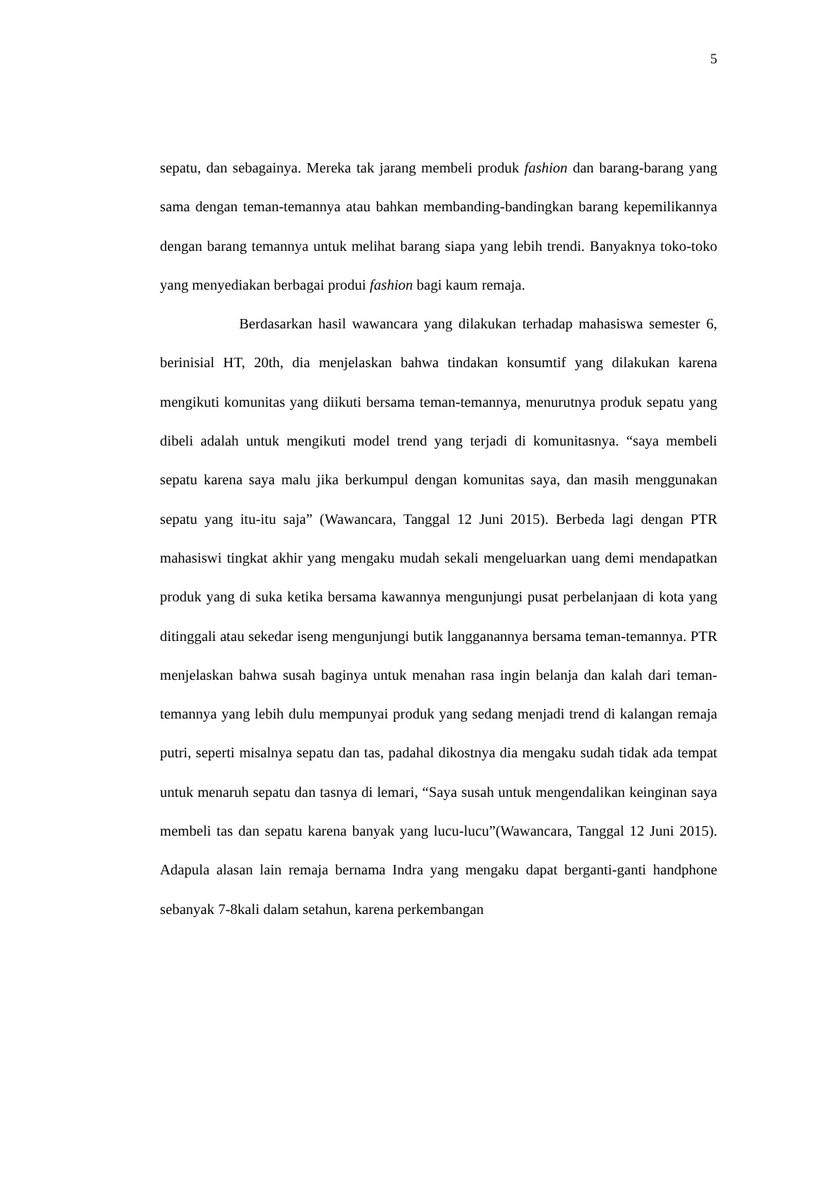5
sepatu, dan sebagainya. Mereka tak jarang membeli produk fashion dan barang-barang yang sama dengan teman-temannya atau bahkan membanding-bandingkan barang kepemilikannya dengan barang temannya untuk melihat barang siapa yang lebih trendi. Banyaknya toko-toko yang menyediakan berbagai produi fashion bagi kaum remaja.
Berdasarkan hasil wawancara yang dilakukan terhadap mahasiswa semester 6, berinisial HT, 20th, dia menjelaskan bahwa tindakan konsumtif yang dilakukan karena mengikuti komunitas yang diikuti bersama teman-temannya, menurutnya produk sepatu yang dibeli adalah untuk mengikuti model trend yang terjadi di komunitasnya. “saya membeli sepatu karena saya malu jika berkumpul dengan komunitas saya, dan masih menggunakan sepatu yang itu-itu saja” (Wawancara, Tanggal 12 Juni 2015). Berbeda lagi dengan PTR mahasiswi tingkat akhir yang mengaku mudah sekali mengeluarkan uang demi mendapatkan produk yang di suka ketika bersama kawannya mengunjungi pusat perbelanjaan di kota yang ditinggali atau sekedar iseng mengunjungi butik langganannya bersama teman-temannya. PTR menjelaskan bahwa susah baginya untuk menahan rasa ingin belanja dan kalah dari teman-temannya yang lebih dulu mempunyai produk yang sedang menjadi trend di kalangan remaja putri, seperti misalnya sepatu dan tas, padahal dikostnya dia mengaku sudah tidak ada tempat untuk menaruh sepatu dan tasnya di lemari, “Saya susah untuk mengendalikan keinginan saya membeli tas dan sepatu karena banyak yang lucu-lucu”(Wawancara, Tanggal 12 Juni 2015). Adapula alasan lain remaja bernama Indra yang mengaku dapat berganti-ganti handphone sebanyak 7-8kali dalam setahun, karena perkembangan